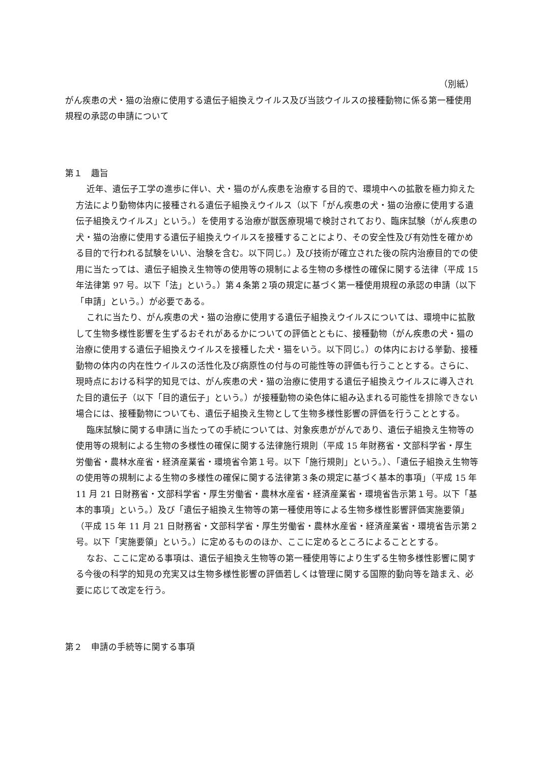（別紙）
がん疾患の犬・猫の治療に使用する遺伝子組換えウイルス及び当該ウイルスの接種動物に係る第一種使用規程の承認の申請について
第１　趣旨
近年、遺伝子工学の進歩に伴い、犬・猫のがん疾患を治療する目的で、環境中への拡散を極力抑えた方法により動物体内に接種される遺伝子組換えウイルス（以下「がん疾患の犬・猫の治療に使用する遺伝子組換えウイルス」という。）を使用する治療が獣医療現場で検討されており、臨床試験（がん疾患の犬・猫の治療に使用する遺伝子組換えウイルスを接種することにより、その安全性及び有効性を確かめる目的で行われる試験をいい、治験を含む。以下同じ。）及び技術が確立された後の院内治療目的での使用に当たっては、遺伝子組換え生物等の使用等の規制による生物の多様性の確保に関する法律（平成 15 年法律第 97 号。以下「法」という。）第４条第２項の規定に基づく第一種使用規程の承認の申請（以下「申請」という。）が必要である。
これに当たり、がん疾患の犬・猫の治療に使用する遺伝子組換えウイルスについては、環境中に拡散して生物多様性影響を生ずるおそれがあるかについての評価とともに、接種動物（がん疾患の犬・猫の治療に使用する遺伝子組換えウイルスを接種した犬・猫をいう。以下同じ。）の体内における挙動、接種動物の体内の内在性ウイルスの活性化及び病原性の付与の可能性等の評価も行うこととする。さらに、現時点における科学的知見では、がん疾患の犬・猫の治療に使用する遺伝子組換えウイルスに導入された目的遺伝子（以下「目的遺伝子」という。）が接種動物の染色体に組み込まれる可能性を排除できない場合には、接種動物についても、遺伝子組換え生物として生物多様性影響の評価を行うこととする。
臨床試験に関する申請に当たっての手続については、対象疾患ががんであり、遺伝子組換え生物等の使用等の規制による生物の多様性の確保に関する法律施行規則（平成 15 年財務省・文部科学省・厚生労働省・農林水産省・経済産業省・環境省令第１号。以下「施行規則」という。）、「遺伝子組換え生物等の使用等の規制による生物の多様性の確保に関する法律第３条の規定に基づく基本的事項」（平成 15 年 11 月 21 日財務省・文部科学省・厚生労働省・農林水産省・経済産業省・環境省告示第１号。以下「基本的事項」という。）及び「遺伝子組換え生物等の第一種使用等による生物多様性影響評価実施要領」（平成 15 年 11 月 21 日財務省・文部科学省・厚生労働省・農林水産省・経済産業省・環境省告示第２号。以下「実施要領」という。）に定めるもののほか、ここに定めるところによることとする。
なお、ここに定める事項は、遺伝子組換え生物等の第一種使用等により生ずる生物多様性影響に関する今後の科学的知見の充実又は生物多様性影響の評価若しくは管理に関する国際的動向等を踏まえ、必要に応じて改定を行う。
第２　申請の手続等に関する事項